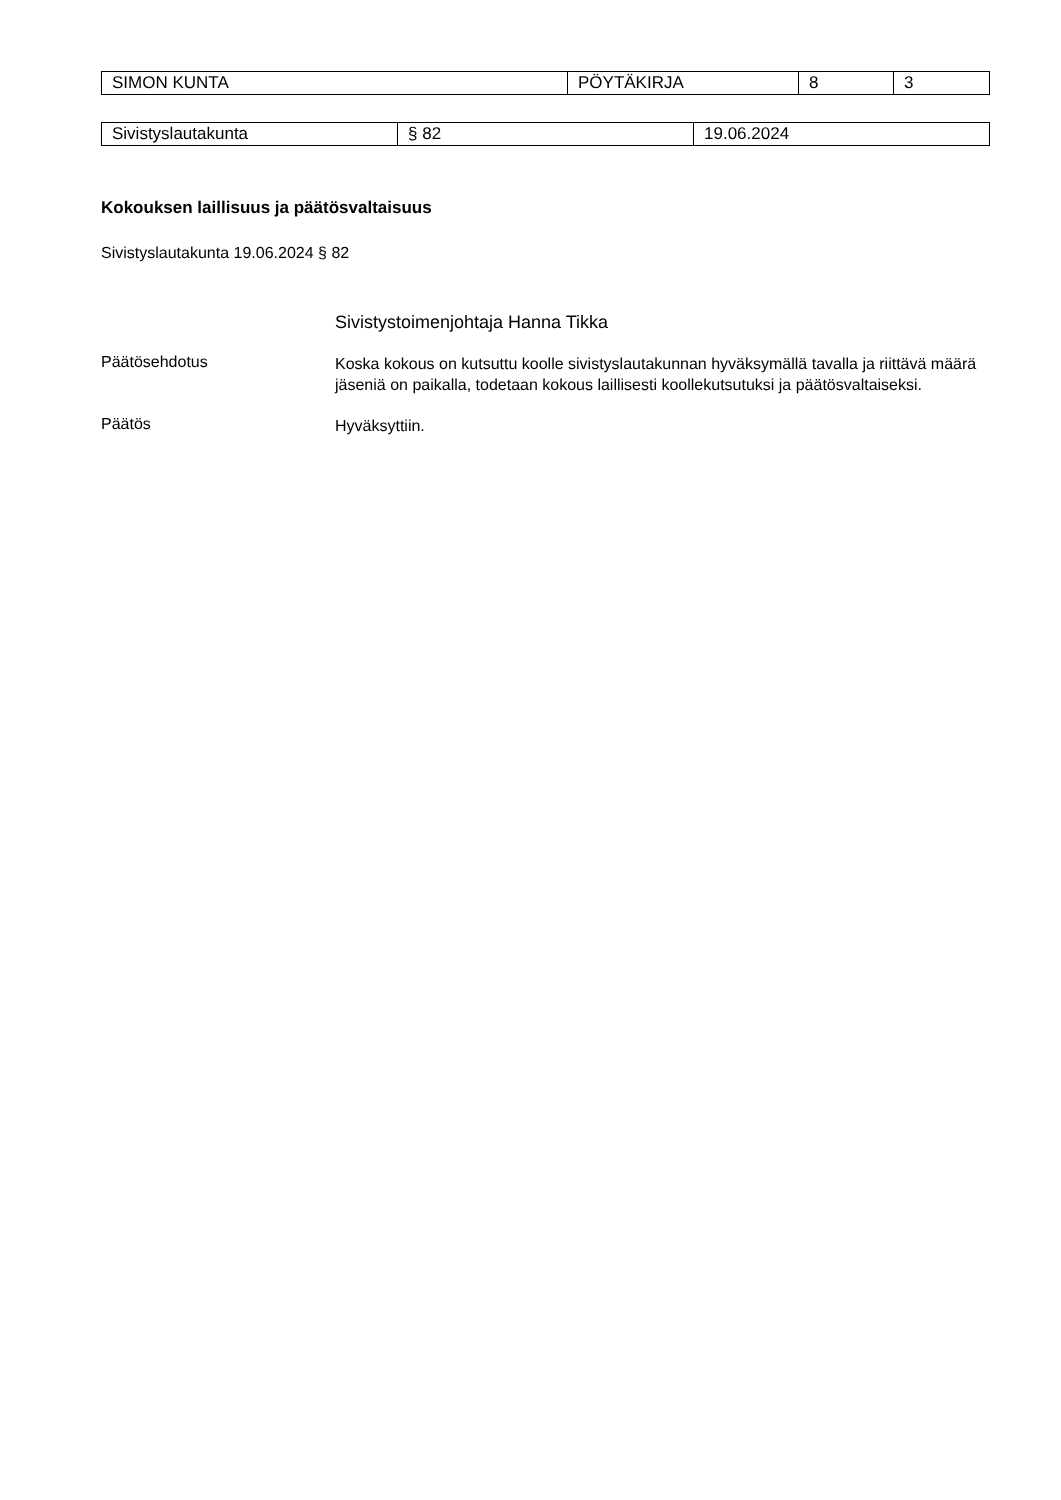| SIMON KUNTA | PÖYTÄKIRJA | 8 | 3 |
| Sivistyslautakunta | § 82 | 19.06.2024 |
Kokouksen laillisuus ja päätösvaltaisuus
Sivistyslautakunta 19.06.2024 § 82
Sivistystoimenjohtaja Hanna Tikka
Päätösehdotus
Koska kokous on kutsuttu koolle sivistyslautakunnan hyväksymällä tavalla ja riittävä määrä jäseniä on paikalla, todetaan kokous laillisesti koollekutsutuksi ja päätösvaltaiseksi.
Päätös
Hyväksyttiin.